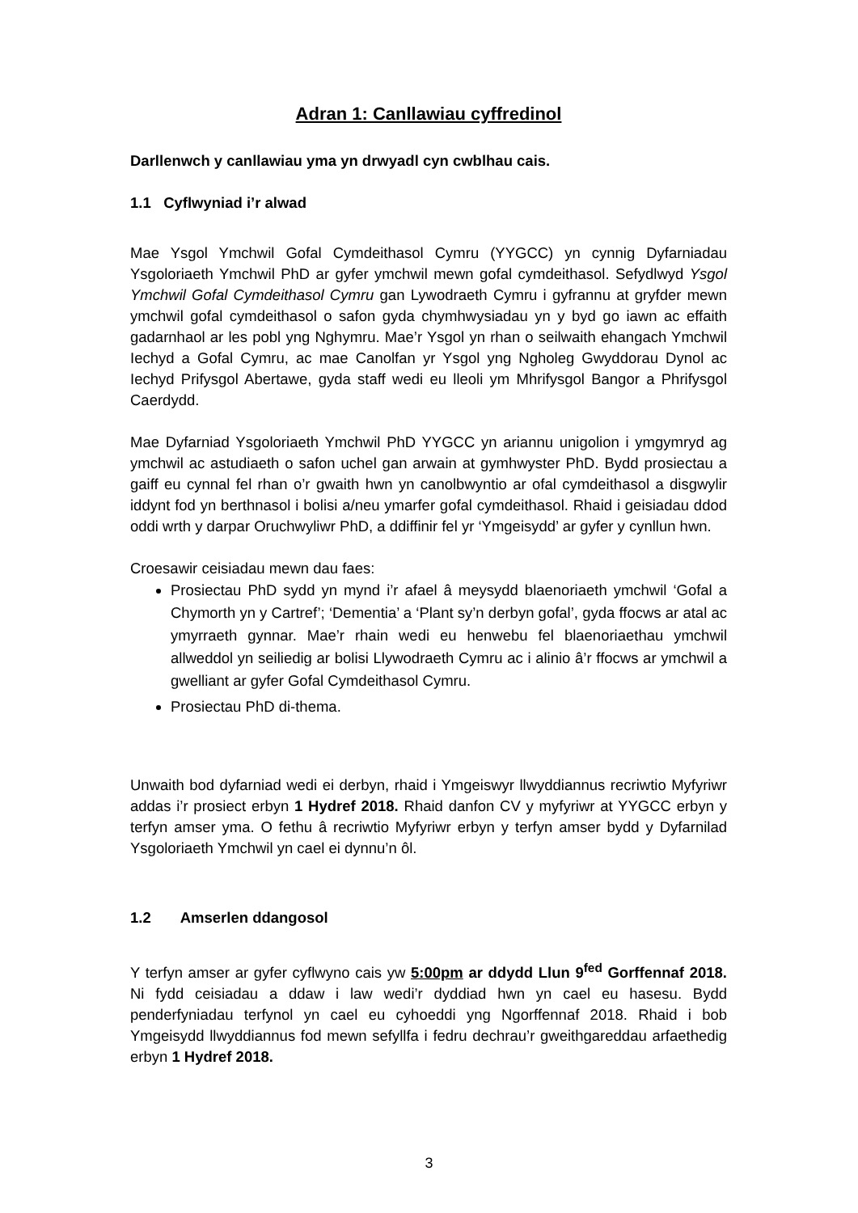Adran 1: Canllawiau cyffredinol
Darllenwch y canllawiau yma yn drwyadl cyn cwblhau cais.
1.1 Cyflwyniad i’r alwad
Mae Ysgol Ymchwil Gofal Cymdeithasol Cymru (YYGCC) yn cynnig Dyfarniadau Ysgoloriaeth Ymchwil PhD ar gyfer ymchwil mewn gofal cymdeithasol. Sefydlwyd Ysgol Ymchwil Gofal Cymdeithasol Cymru gan Lywodraeth Cymru i gyfrannu at gryfder mewn ymchwil gofal cymdeithasol o safon gyda chymhwysiadau yn y byd go iawn ac effaith gadarnhaol ar les pobl yng Nghymru. Mae’r Ysgol yn rhan o seilwaith ehangach Ymchwil Iechyd a Gofal Cymru, ac mae Canolfan yr Ysgol yng Ngholeg Gwyddorau Dynol ac Iechyd Prifysgol Abertawe, gyda staff wedi eu lleoli ym Mhrifysgol Bangor a Phrifysgol Caerdydd.
Mae Dyfarniad Ysgoloriaeth Ymchwil PhD YYGCC yn ariannu unigolion i ymgymryd ag ymchwil ac astudiaeth o safon uchel gan arwain at gymhwyster PhD. Bydd prosiectau a gaiff eu cynnal fel rhan o’r gwaith hwn yn canolbwyntio ar ofal cymdeithasol a disgwylir iddynt fod yn berthnasol i bolisi a/neu ymarfer gofal cymdeithasol. Rhaid i geisiadau ddod oddi wrth y darpar Oruchwyliwr PhD, a ddiffinir fel yr ‘Ymgeisydd’ ar gyfer y cynllun hwn.
Croesawir ceisiadau mewn dau faes:
Prosiectau PhD sydd yn mynd i’r afael â meysydd blaenoriaeth ymchwil ‘Gofal a Chymorth yn y Cartref’; ‘Dementia’ a ‘Plant sy’n derbyn gofal’, gyda ffocws ar atal ac ymyrraeth gynnar. Mae’r rhain wedi eu henwebu fel blaenoriaethau ymchwil allweddol yn seiliedig ar bolisi Llywodraeth Cymru ac i alinio â’r ffocws ar ymchwil a gwelliant ar gyfer Gofal Cymdeithasol Cymru.
Prosiectau PhD di-thema.
Unwaith bod dyfarniad wedi ei derbyn, rhaid i Ymgeiswyr llwyddiannus recriwtio Myfyriwr addas i’r prosiect erbyn 1 Hydref 2018. Rhaid danfon CV y myfyriwr at YYGCC erbyn y terfyn amser yma. O fethu â recriwtio Myfyriwr erbyn y terfyn amser bydd y Dyfarnilad Ysgoloriaeth Ymchwil yn cael ei dynnu’n ôl.
1.2 Amserlen ddangosol
Y terfyn amser ar gyfer cyflwyno cais yw 5:00pm ar ddydd Llun 9<sup>fed</sup> Gorffennaf 2018. Ni fydd ceisiadau a ddaw i law wedi’r dyddiad hwn yn cael eu hasesu. Bydd penderfyniadau terfynol yn cael eu cyhoeddi yng Ngorffennaf 2018. Rhaid i bob Ymgeisydd llwyddiannus fod mewn sefyllfa i fedru dechrau’r gweithgareddau arfaethedig erbyn 1 Hydref 2018.
3